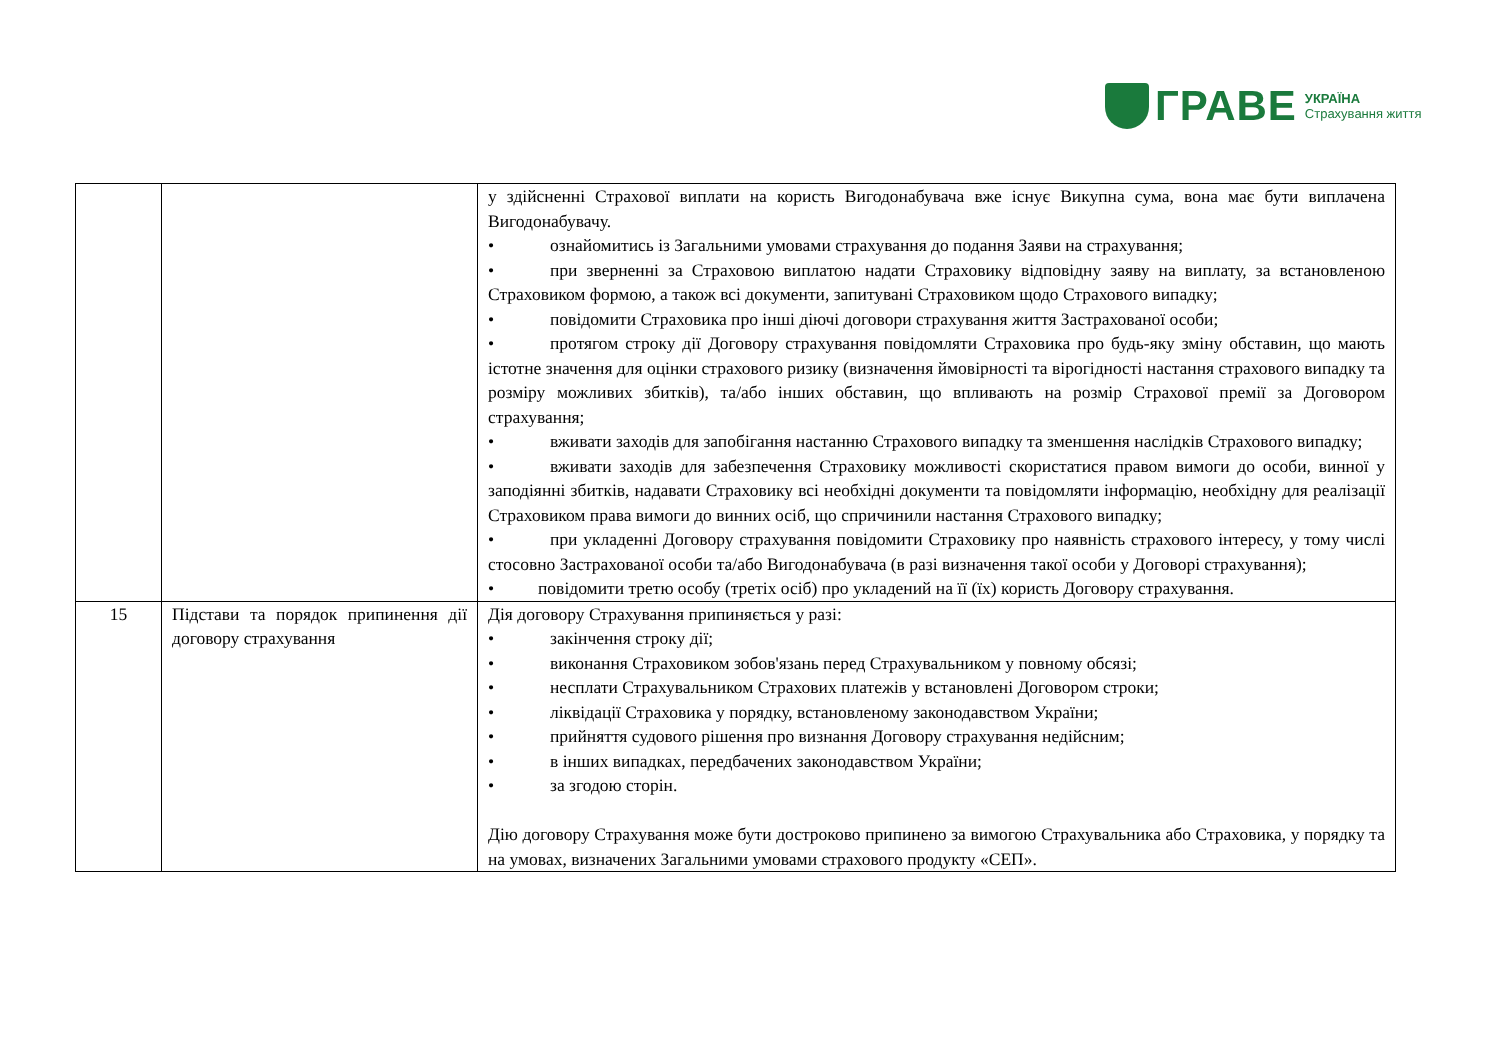ГРАВЕ УКРАЇНА
Страхування життя
| | | у здійсненні Страхової виплати на користь Вигодонабувача вже існує Викупна сума, вона має бути виплачена Вигодонабувачу. • ознайомитись із Загальними умовами страхування до подання Заяви на страхування; • при зверненні за Страховою виплатою надати Страховику відповідну заяву на виплату, за встановленою Страховиком формою, а також всі документи, запитувані Страховиком щодо Страхового випадку; • повідомити Страховика про інші діючі договори страхування життя Застрахованої особи; • протягом строку дії Договору страхування повідомляти Страховика про будь-яку зміну обставин, що мають істотне значення для оцінки страхового ризику (визначення ймовірності та вірогідності настання страхового випадку та розміру можливих збитків), та/або інших обставин, що впливають на розмір Страхової премії за Договором страхування; • вживати заходів для запобігання настанню Страхового випадку та зменшення наслідків Страхового випадку; • вживати заходів для забезпечення Страховику можливості скористатися правом вимоги до особи, винної у заподіянні збитків, надавати Страховику всі необхідні документи та повідомляти інформацію, необхідну для реалізації Страховиком права вимоги до винних осіб, що спричинили настання Страхового випадку; • при укладенні Договору страхування повідомити Страховику про наявність страхового інтересу, у тому числі стосовно Застрахованої особи та/або Вигодонабувача (в разі визначення такої особи у Договорі страхування); • повідомити третю особу (третіх осіб) про укладений на її (їх) користь Договору страхування. |
| 15 | Підстави та порядок припинення дії договору страхування | Дія договору Страхування припиняється у разі: • закінчення строку дії; • виконання Страховиком зобов'язань перед Страхувальником у повному обсязі; • несплати Страхувальником Страхових платежів у встановлені Договором строки; • ліквідації Страховика у порядку, встановленому законодавством України; • прийняття судового рішення про визнання Договору страхування недійсним; • в інших випадках, передбачених законодавством України; • за згодою сторін. Дію договору Страхування може бути достроково припинено за вимогою Страхувальника або Страховика, у порядку та на умовах, визначених Загальними умовами страхового продукту «СЕП». |